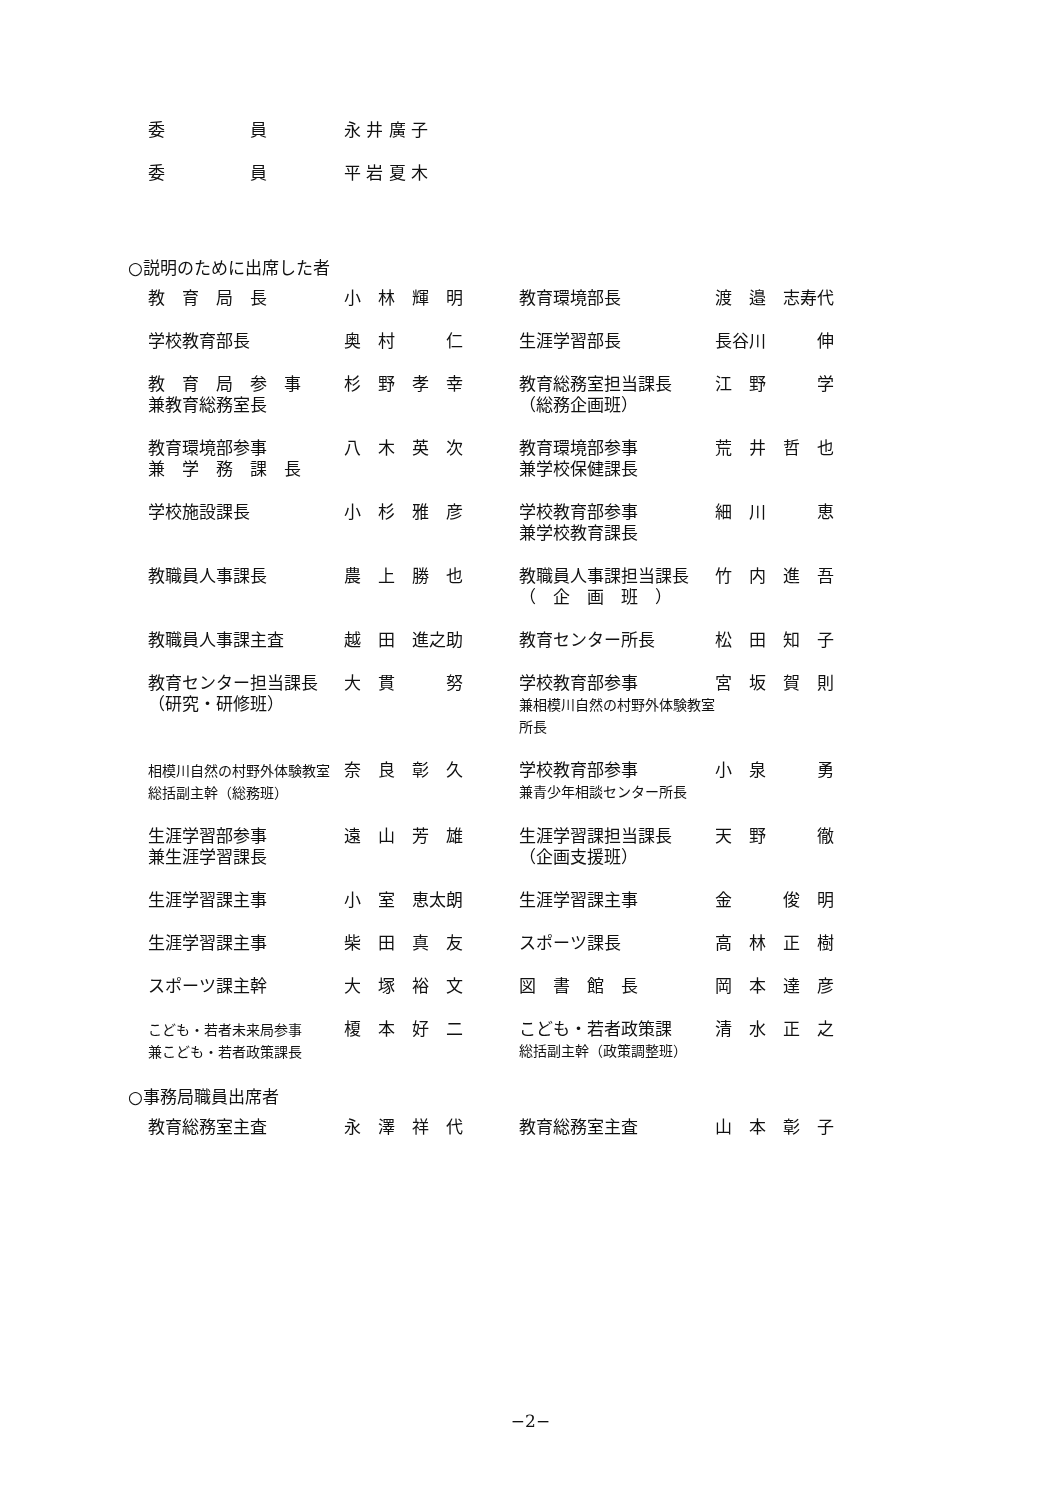| 委 員 | 永 井 廣 子 |
| 委 員 | 平 岩 夏 木 |
○説明のために出席した者
| 教 育 局 長 | 小 林 輝 明 | 教育環境部長 | 渡 邉 志寿代 |
| 学校教育部長 | 奥 村 仁 | 生涯学習部長 | 長谷川 伸 |
| 教 育 局 参 事 兼教育総務室長 | 杉 野 孝 幸 | 教育総務室担当課長 （総務企画班） | 江 野 学 |
| 教育環境部参事 兼 学 務 課 長 | 八 木 英 次 | 教育環境部参事 兼学校保健課長 | 荒 井 哲 也 |
| 学校施設課長 | 小 杉 雅 彦 | 学校教育部参事 兼学校教育課長 | 細 川 恵 |
| 教職員人事課長 | 農 上 勝 也 | 教職員人事課担当課長 （ 企 画 班 ） | 竹 内 進 吾 |
| 教職員人事課主査 | 越 田 進之助 | 教育センター所長 | 松 田 知 子 |
| 教育センター担当課長 （研究・研修班） | 大 貫 努 | 学校教育部参事 兼相模川自然の村野外体験教室所長 | 宮 坂 賀 則 |
| 相模川自然の村野外体験教室 総括副主幹（総務班） | 奈 良 彰 久 | 学校教育部参事 兼青少年相談センター所長 | 小 泉 勇 |
| 生涯学習部参事 兼生涯学習課長 | 遠 山 芳 雄 | 生涯学習課担当課長 （企画支援班） | 天 野 徹 |
| 生涯学習課主事 | 小 室 恵太朗 | 生涯学習課主事 | 金 俊 明 |
| 生涯学習課主事 | 柴 田 真 友 | スポーツ課長 | 高 林 正 樹 |
| スポーツ課主幹 | 大 塚 裕 文 | 図 書 館 長 | 岡 本 達 彦 |
| こども・若者未来局参事 兼こども・若者政策課長 | 榎 本 好 二 | こども・若者政策課 総括副主幹（政策調整班） | 清 水 正 之 |
○事務局職員出席者
| 教育総務室主査 | 永 澤 祥 代 | 教育総務室主査 | 山 本 彰 子 |
−2−